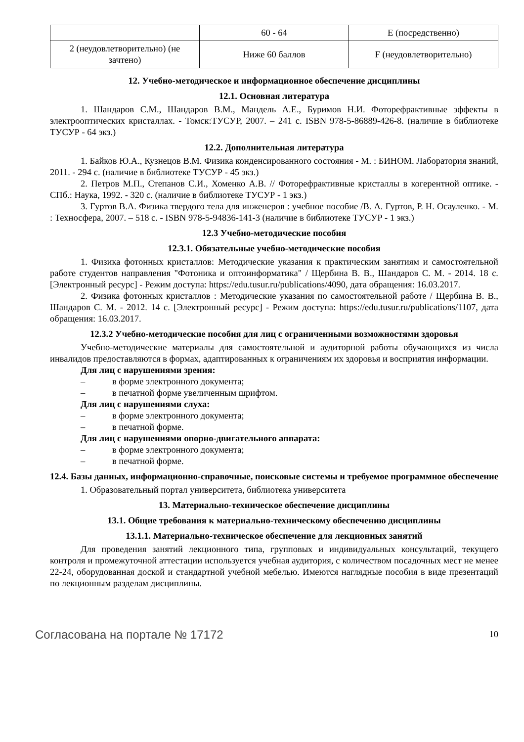| | 60 - 64 | E (посредственно) |
| 2 (неудовлетворительно) (не зачтено) | Ниже 60 баллов | F (неудовлетворительно) |
12. Учебно-методическое и информационное обеспечение дисциплины
12.1. Основная литература
1. Шандаров С.М., Шандаров В.М., Мандель А.Е., Буримов Н.И. Фоторефрактивные эффекты в электрооптических кристаллах. - Томск:ТУСУР, 2007. – 241 с. ISBN 978-5-86889-426-8. (наличие в библиотеке ТУСУР - 64 экз.)
12.2. Дополнительная литература
1. Байков Ю.А., Кузнецов В.М. Физика конденсированного состояния - М. : БИНОМ. Лаборатория знаний, 2011. - 294 с. (наличие в библиотеке ТУСУР - 45 экз.)
2. Петров М.П., Степанов С.И., Хоменко А.В. // Фоторефрактивные кристаллы в когерентной оптике. - СПб.: Наука, 1992. - 320 с. (наличие в библиотеке ТУСУР - 1 экз.)
3. Гуртов В.А. Физика твердого тела для инженеров : учебное пособие /В. А. Гуртов, Р. Н. Осауленко. - М. : Техносфера, 2007. – 518 с. - ISBN 978-5-94836-141-3 (наличие в библиотеке ТУСУР - 1 экз.)
12.3 Учебно-методические пособия
12.3.1. Обязательные учебно-методические пособия
1. Физика фотонных кристаллов: Методические указания к практическим занятиям и самостоятельной работе студентов направления "Фотоника и оптоинформатика" / Щербина В. В., Шандаров С. М. - 2014. 18 с. [Электронный ресурс] - Режим доступа: https://edu.tusur.ru/publications/4090, дата обращения: 16.03.2017.
2. Физика фотонных кристаллов : Методические указания по самостоятельной работе / Щербина В. В., Шандаров С. М. - 2012. 14 с. [Электронный ресурс] - Режим доступа: https://edu.tusur.ru/publications/1107, дата обращения: 16.03.2017.
12.3.2 Учебно-методические пособия для лиц с ограниченными возможностями здоровья
Учебно-методические материалы для самостоятельной и аудиторной работы обучающихся из числа инвалидов предоставляются в формах, адаптированных к ограничениям их здоровья и восприятия информации.
Для лиц с нарушениями зрения:
– в форме электронного документа;
– в печатной форме увеличенным шрифтом.
Для лиц с нарушениями слуха:
– в форме электронного документа;
– в печатной форме.
Для лиц с нарушениями опорно-двигательного аппарата:
– в форме электронного документа;
– в печатной форме.
12.4. Базы данных, информационно-справочные, поисковые системы и требуемое программное обеспечение
1. Образовательный портал университета, библиотека университета
13. Материально-техническое обеспечение дисциплины
13.1. Общие требования к материально-техническому обеспечению дисциплины
13.1.1. Материально-техническое обеспечение для лекционных занятий
Для проведения занятий лекционного типа, групповых и индивидуальных консультаций, текущего контроля и промежуточной аттестации используется учебная аудитория, с количеством посадочных мест не менее 22-24, оборудованная доской и стандартной учебной мебелью. Имеются наглядные пособия в виде презентаций по лекционным разделам дисциплины.
Согласована на портале № 17172 10